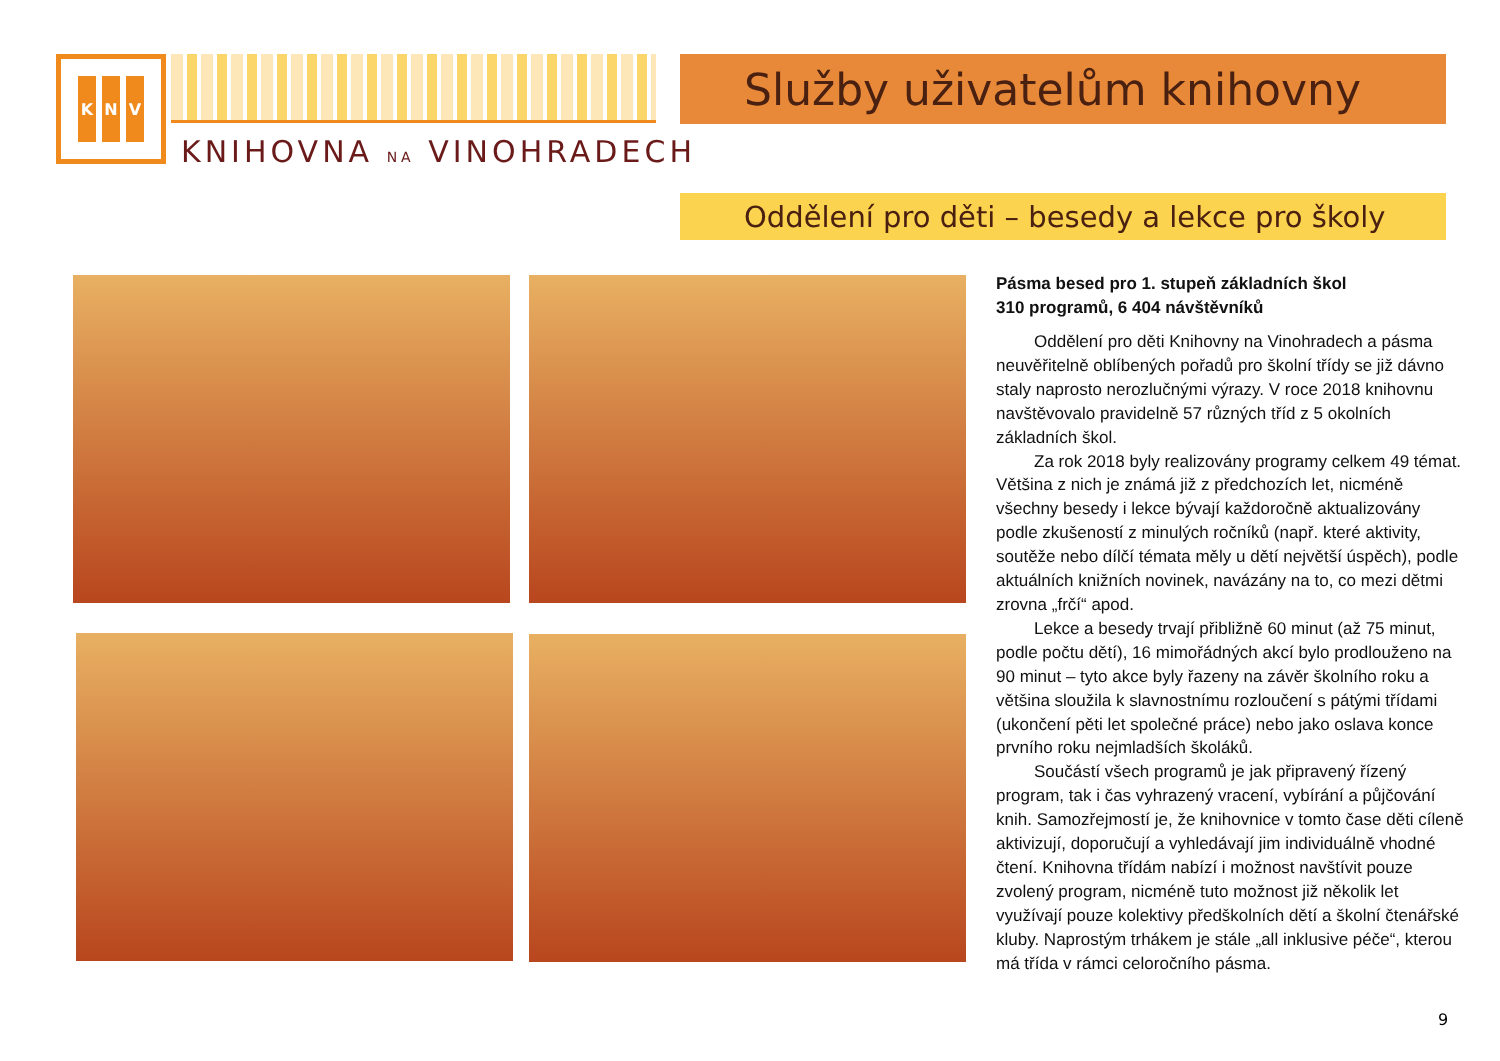K N V
KNIHOVNA NA VINOHRADECH
Služby uživatelům knihovny
Oddělení pro děti – besedy a lekce pro školy
Pásma besed pro 1. stupeň základních škol
310 programů, 6 404 návštěvníků
Oddělení pro děti Knihovny na Vinohradech a pásma neuvěřitelně oblíbených pořadů pro školní třídy se již dávno staly naprosto nerozlučnými výrazy. V roce 2018 knihovnu navštěvovalo pravidelně 57 různých tříd z 5 okolních základních škol.
Za rok 2018 byly realizovány programy celkem 49 témat. Většina z nich je známá již z předchozích let, nicméně všechny besedy i lekce bývají každoročně aktualizovány podle zkušeností z minulých ročníků (např. které aktivity, soutěže nebo dílčí témata měly u dětí největší úspěch), podle aktuálních knižních novinek, navázány na to, co mezi dětmi zrovna „frčí“ apod.
Lekce a besedy trvají přibližně 60 minut (až 75 minut, podle počtu dětí), 16 mimořádných akcí bylo prodlouženo na 90 minut – tyto akce byly řazeny na závěr školního roku a většina sloužila k slavnostnímu rozloučení s pátými třídami (ukončení pěti let společné práce) nebo jako oslava konce prvního roku nejmladších školáků.
Součástí všech programů je jak připravený řízený program, tak i čas vyhrazený vracení, vybírání a půjčování knih. Samozřejmostí je, že knihovnice v tomto čase děti cíleně aktivizují, doporučují a vyhledávají jim individuálně vhodné čtení. Knihovna třídám nabízí i možnost navštívit pouze zvolený program, nicméně tuto možnost již několik let využívají pouze kolektivy předškolních dětí a školní čtenářské kluby. Naprostým trhákem je stále „all inklusive péče“, kterou má třída v rámci celoročního pásma.
9